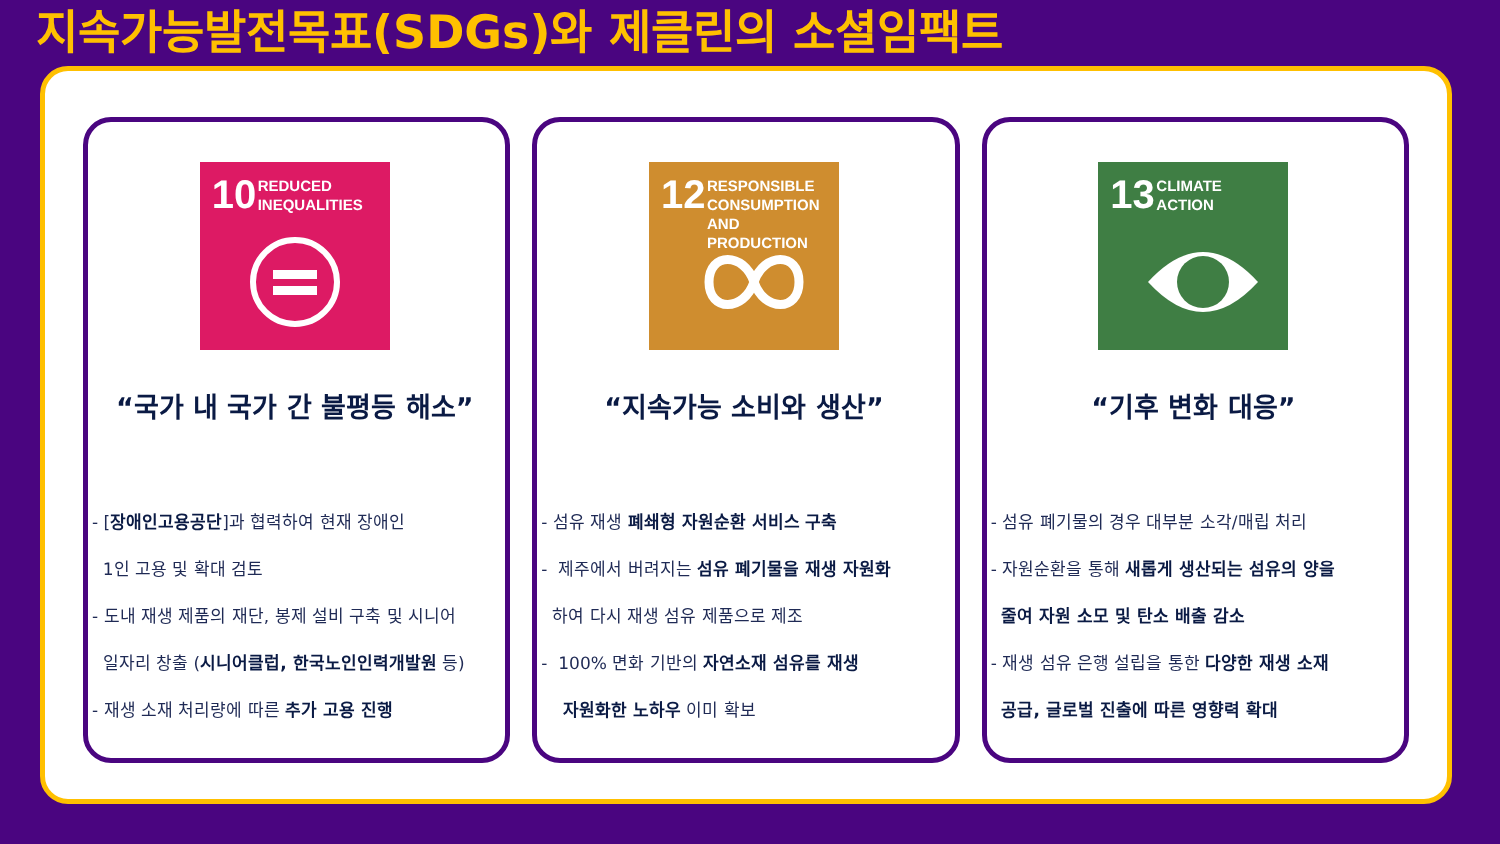지속가능발전목표(SDGs)와 제클린의 소셜임팩트
10 REDUCED
INEQUALITIES
“국가 내 국가 간 불평등 해소”
- [장애인고용공단]과 협력하여 현재 장애인
1인 고용 및 확대 검토
- 도내 재생 제품의 재단, 봉제 설비 구축 및 시니어
일자리 창출 (시니어클럽, 한국노인인력개발원 등)
- 재생 소재 처리량에 따른 추가 고용 진행
12 RESPONSIBLE
CONSUMPTION
AND PRODUCTION
“지속가능 소비와 생산”
- 섬유 재생 폐쇄형 자원순환 서비스 구축
- 제주에서 버려지는 섬유 폐기물을 재생 자원화
하여 다시 재생 섬유 제품으로 제조
- 100% 면화 기반의 자연소재 섬유를 재생
자원화한 노하우 이미 확보
13 CLIMATE
ACTION
“기후 변화 대응”
- 섬유 폐기물의 경우 대부분 소각/매립 처리
- 자원순환을 통해 새롭게 생산되는 섬유의 양을
줄여 자원 소모 및 탄소 배출 감소
- 재생 섬유 은행 설립을 통한 다양한 재생 소재
공급, 글로벌 진출에 따른 영향력 확대